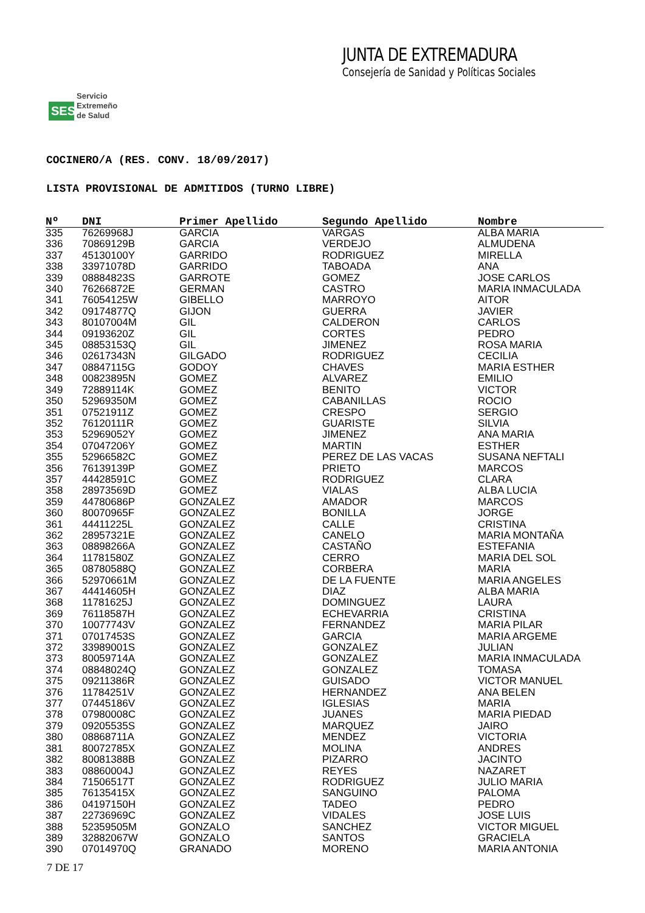SES
Servicio
Extremeño
de Salud
JUNTA DE EXTREMADURA
Consejería de Sanidad y Políticas Sociales
COCINERO/A (RES. CONV. 18/09/2017)
LISTA PROVISIONAL DE ADMITIDOS (TURNO LIBRE)
| Nº | DNI | Primer Apellido | Segundo Apellido | Nombre |
| --- | --- | --- | --- | --- |
| 335 | 76269968J | GARCIA | VARGAS | ALBA MARIA |
| 336 | 70869129B | GARCIA | VERDEJO | ALMUDENA |
| 337 | 45130100Y | GARRIDO | RODRIGUEZ | MIRELLA |
| 338 | 33971078D | GARRIDO | TABOADA | ANA |
| 339 | 08884823S | GARROTE | GOMEZ | JOSE CARLOS |
| 340 | 76266872E | GERMAN | CASTRO | MARIA INMACULADA |
| 341 | 76054125W | GIBELLO | MARROYO | AITOR |
| 342 | 09174877Q | GIJON | GUERRA | JAVIER |
| 343 | 80107004M | GIL | CALDERON | CARLOS |
| 344 | 09193620Z | GIL | CORTES | PEDRO |
| 345 | 08853153Q | GIL | JIMENEZ | ROSA MARIA |
| 346 | 02617343N | GILGADO | RODRIGUEZ | CECILIA |
| 347 | 08847115G | GODOY | CHAVES | MARIA ESTHER |
| 348 | 00823895N | GOMEZ | ALVAREZ | EMILIO |
| 349 | 72889114K | GOMEZ | BENITO | VICTOR |
| 350 | 52969350M | GOMEZ | CABANILLAS | ROCIO |
| 351 | 07521911Z | GOMEZ | CRESPO | SERGIO |
| 352 | 76120111R | GOMEZ | GUARISTE | SILVIA |
| 353 | 52969052Y | GOMEZ | JIMENEZ | ANA MARIA |
| 354 | 07047206Y | GOMEZ | MARTIN | ESTHER |
| 355 | 52966582C | GOMEZ | PEREZ DE LAS VACAS | SUSANA NEFTALI |
| 356 | 76139139P | GOMEZ | PRIETO | MARCOS |
| 357 | 44428591C | GOMEZ | RODRIGUEZ | CLARA |
| 358 | 28973569D | GOMEZ | VIALAS | ALBA LUCIA |
| 359 | 44780686P | GONZALEZ | AMADOR | MARCOS |
| 360 | 80070965F | GONZALEZ | BONILLA | JORGE |
| 361 | 44411225L | GONZALEZ | CALLE | CRISTINA |
| 362 | 28957321E | GONZALEZ | CANELO | MARIA MONTAÑA |
| 363 | 08898266A | GONZALEZ | CASTAÑO | ESTEFANIA |
| 364 | 11781580Z | GONZALEZ | CERRO | MARIA DEL SOL |
| 365 | 08780588Q | GONZALEZ | CORBERA | MARIA |
| 366 | 52970661M | GONZALEZ | DE LA FUENTE | MARIA ANGELES |
| 367 | 44414605H | GONZALEZ | DIAZ | ALBA MARIA |
| 368 | 11781625J | GONZALEZ | DOMINGUEZ | LAURA |
| 369 | 76118587H | GONZALEZ | ECHEVARRIA | CRISTINA |
| 370 | 10077743V | GONZALEZ | FERNANDEZ | MARIA PILAR |
| 371 | 07017453S | GONZALEZ | GARCIA | MARIA ARGEME |
| 372 | 33989001S | GONZALEZ | GONZALEZ | JULIAN |
| 373 | 80059714A | GONZALEZ | GONZALEZ | MARIA INMACULADA |
| 374 | 08848024Q | GONZALEZ | GONZALEZ | TOMASA |
| 375 | 09211386R | GONZALEZ | GUISADO | VICTOR MANUEL |
| 376 | 11784251V | GONZALEZ | HERNANDEZ | ANA BELEN |
| 377 | 07445186V | GONZALEZ | IGLESIAS | MARIA |
| 378 | 07980008C | GONZALEZ | JUANES | MARIA PIEDAD |
| 379 | 09205535S | GONZALEZ | MARQUEZ | JAIRO |
| 380 | 08868711A | GONZALEZ | MENDEZ | VICTORIA |
| 381 | 80072785X | GONZALEZ | MOLINA | ANDRES |
| 382 | 80081388B | GONZALEZ | PIZARRO | JACINTO |
| 383 | 08860004J | GONZALEZ | REYES | NAZARET |
| 384 | 71506517T | GONZALEZ | RODRIGUEZ | JULIO MARIA |
| 385 | 76135415X | GONZALEZ | SANGUINO | PALOMA |
| 386 | 04197150H | GONZALEZ | TADEO | PEDRO |
| 387 | 22736969C | GONZALEZ | VIDALES | JOSE LUIS |
| 388 | 52359505M | GONZALO | SANCHEZ | VICTOR MIGUEL |
| 389 | 32882067W | GONZALO | SANTOS | GRACIELA |
| 390 | 07014970Q | GRANADO | MORENO | MARIA ANTONIA |
7 DE 17